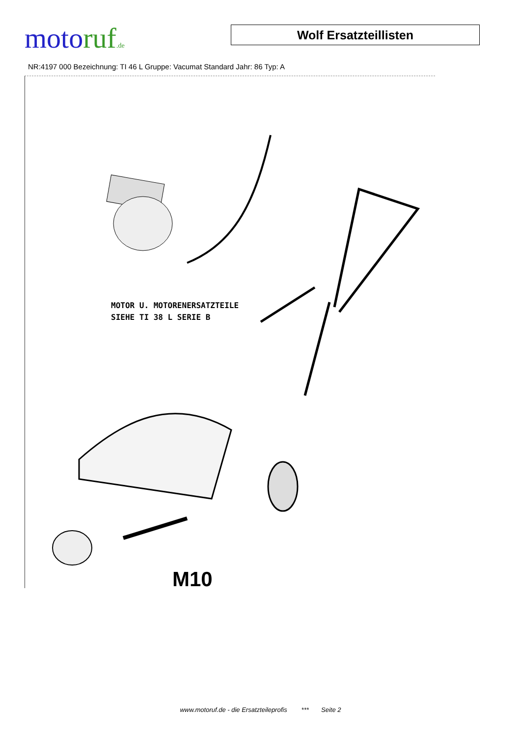moto ruf.de
Wolf Ersatzteillisten
NR:4197 000 Bezeichnung: TI 46 L Gruppe: Vacumat Standard Jahr: 86 Typ: A
MOTOR U. MOTORENERSATZTEILE
SIEHE TI 38 L SERIE B
M10
www.motoruf.de - die Ersatzteileprofis *** Seite 2